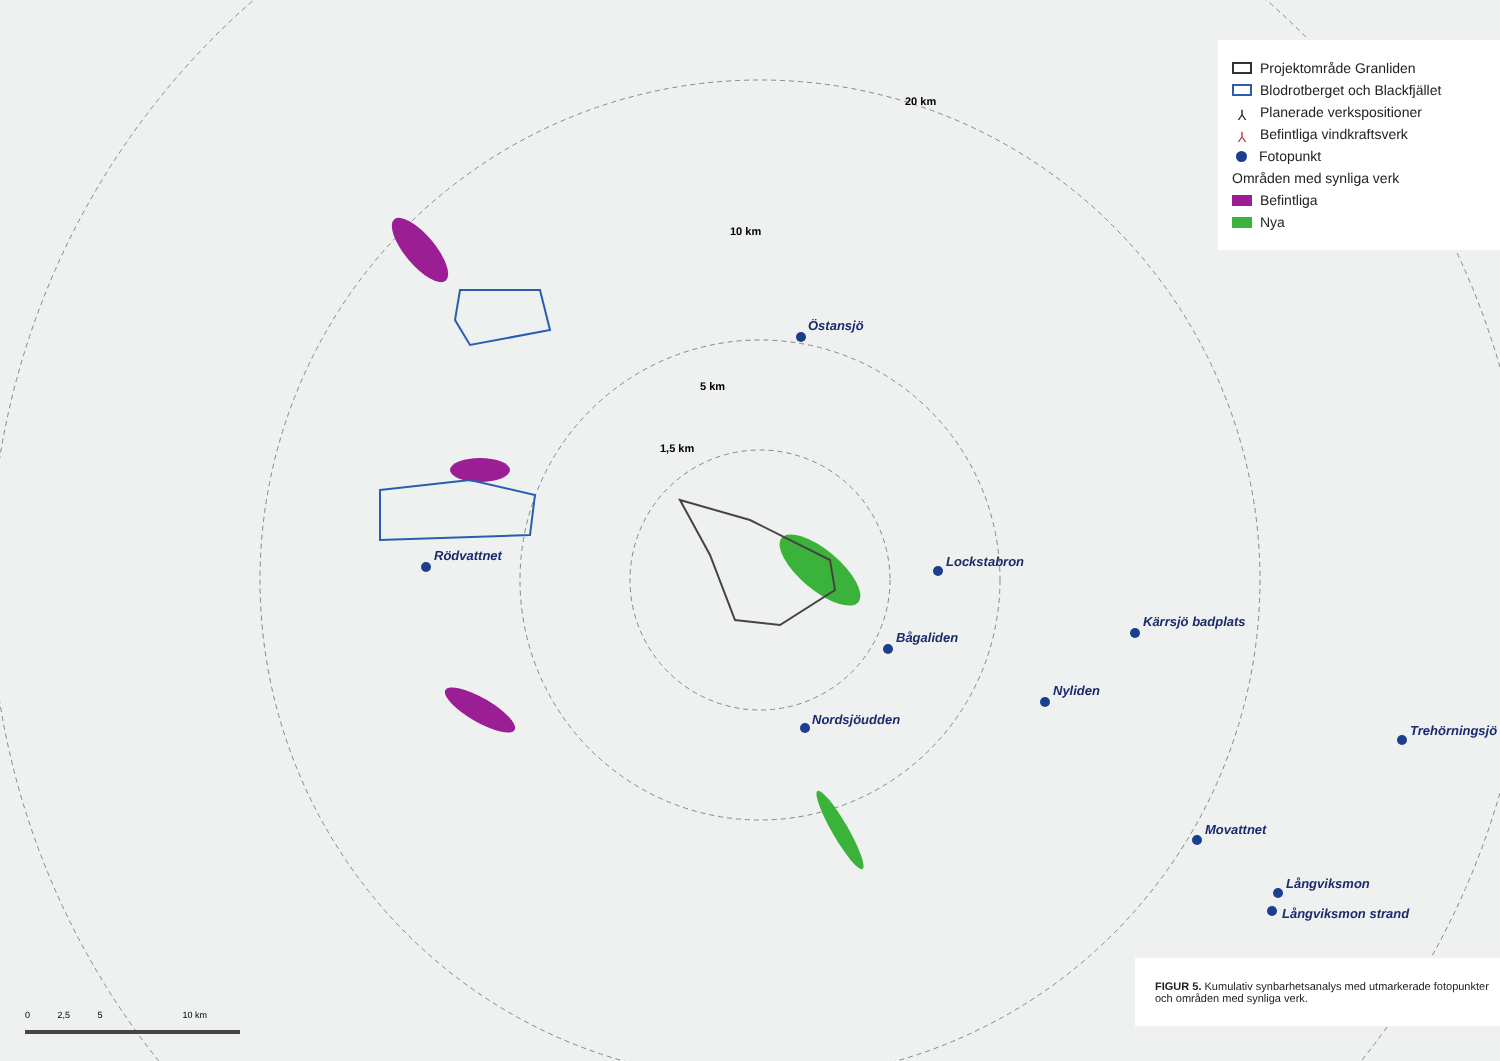Projektområde Granliden
Blodrotberget och Blackfjället
⅄ Planerade verkspositioner
⅄ Befintliga vindkraftsverk
Fotopunkt
Områden med synliga verk
Befintliga
Nya
Östansjö
Rödvattnet Lockstabron
Kärrsjö badplats
Bågaliden
Nyliden
Nordsjöudden
Trehörningsjö
Movattnet
Långviksmon
Långviksmon strand
5 km
1,5 km
10 km
20 km
0 2,5 5 10 km
FIGUR 5. Kumulativ synbarhetsanalys med utmarkerade fotopunkter och områden med synliga verk.